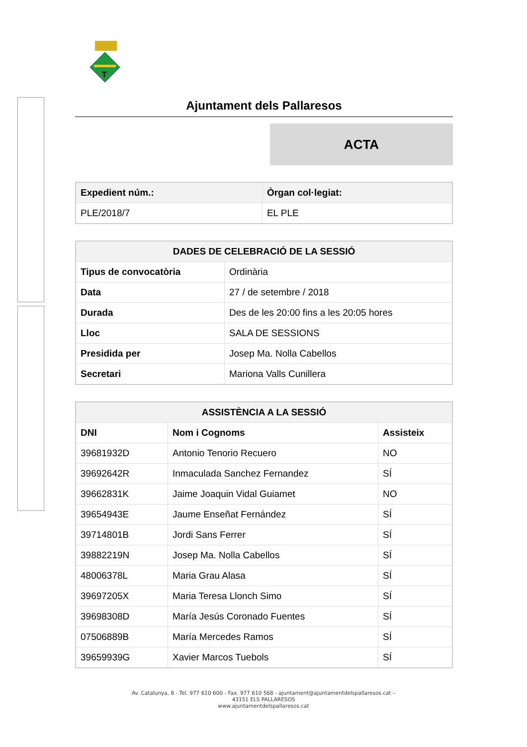T
Ajuntament dels Pallaresos
ACTA
| Expedient núm.: | Òrgan col·legiat: |
| --- | --- |
| PLE/2018/7 | EL PLE |
| DADES DE CELEBRACIÓ DE LA SESSIÓ | |
| --- | --- |
| Tipus de convocatòria | Ordinària |
| Data | 27 / de setembre / 2018 |
| Durada | Des de les 20:00 fins a les 20:05 hores |
| Lloc | SALA DE SESSIONS |
| Presidida per | Josep Ma. Nolla Cabellos |
| Secretari | Mariona Valls Cunillera |
| ASSISTÈNCIA A LA SESSIÓ | | |
| --- | --- | --- |
| DNI | Nom i Cognoms | Assisteix |
| 39681932D | Antonio Tenorio Recuero | NO |
| 39692642R | Inmaculada Sanchez Fernandez | SÍ |
| 39662831K | Jaime Joaquin Vidal Guiamet | NO |
| 39654943E | Jaume Enseñat Fernández | SÍ |
| 39714801B | Jordi Sans Ferrer | SÍ |
| 39882219N | Josep Ma. Nolla Cabellos | SÍ |
| 48006378L | Maria Grau Alasa | SÍ |
| 39697205X | Maria Teresa Llonch Simo | SÍ |
| 39698308D | María Jesús Coronado Fuentes | SÍ |
| 07506889B | María Mercedes Ramos | SÍ |
| 39659939G | Xavier Marcos Tuebols | SÍ |
Av. Catalunya, 8 - Tel. 977 610 600 - Fax. 977 610 568 - ajuntament@ajuntamentdelspallaresos.cat –
43151 ELS PALLARESOS
www.ajuntamentdelspallaresos.cat